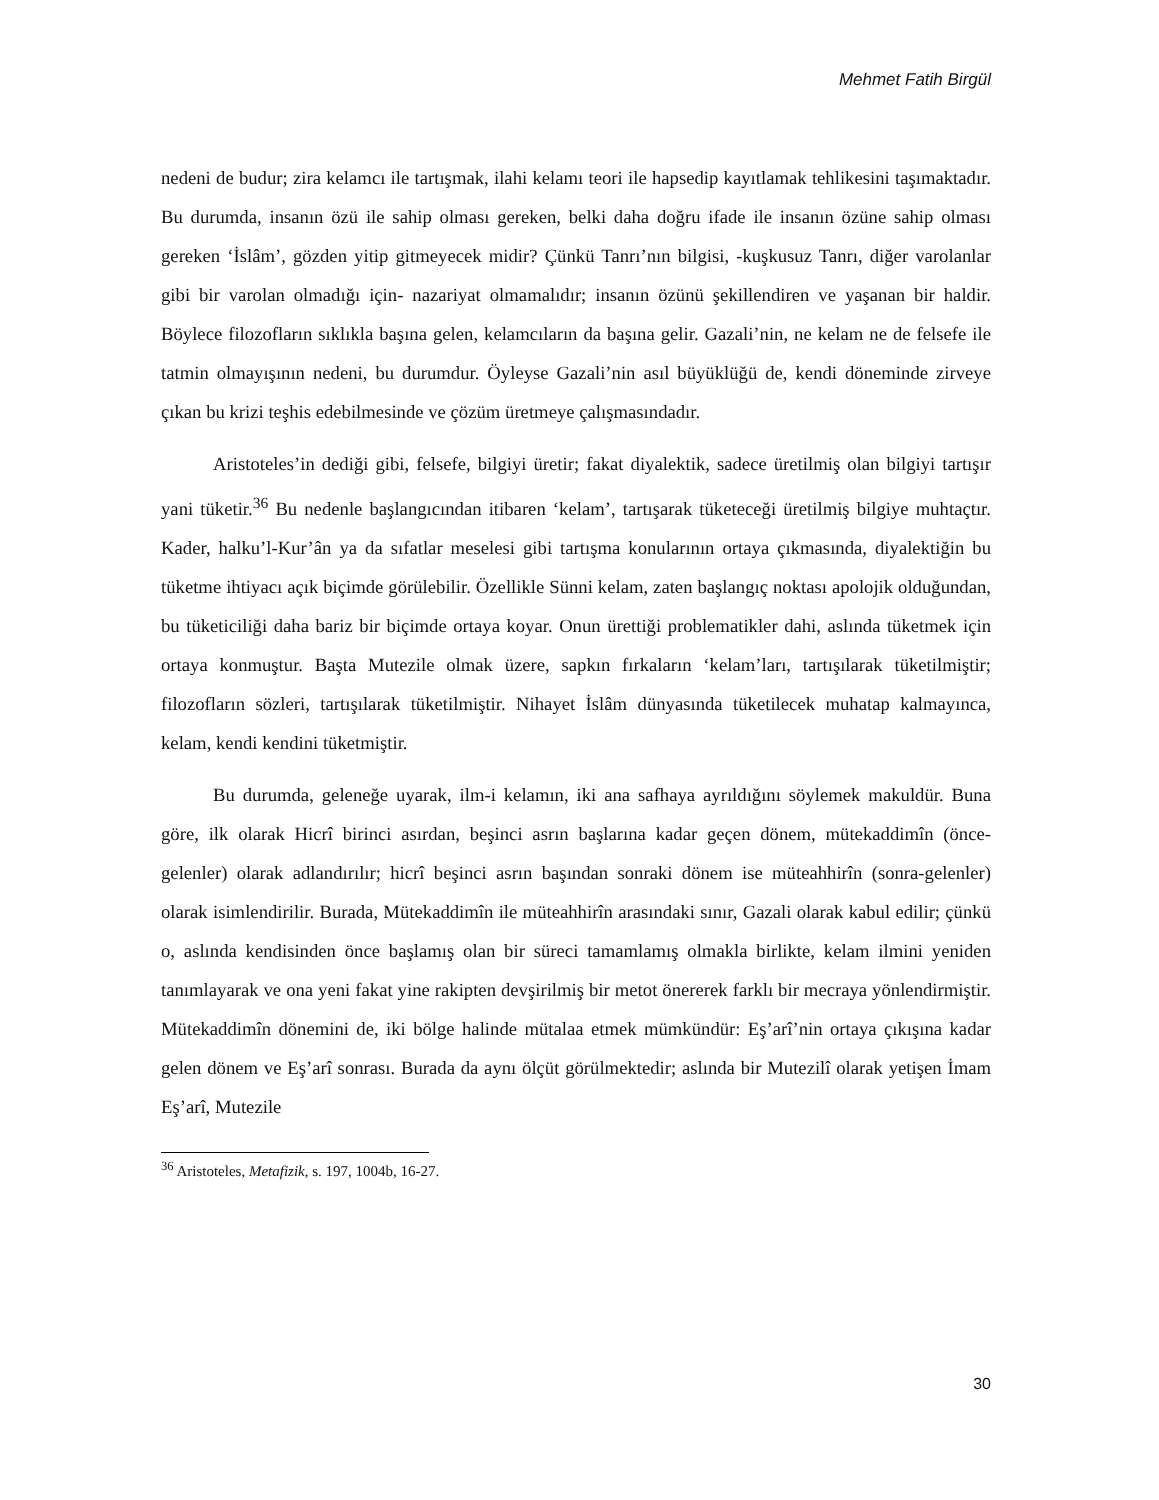Mehmet Fatih Birgül
nedeni de budur; zira kelamcı ile tartışmak, ilahi kelamı teori ile hapsedip kayıtlamak tehlikesini taşımaktadır. Bu durumda, insanın özü ile sahip olması gereken, belki daha doğru ifade ile insanın özüne sahip olması gereken ‘İslâm’, gözden yitip gitmeyecek midir? Çünkü Tanrı’nın bilgisi, -kuşkusuz Tanrı, diğer varolanlar gibi bir varolan olmadığı için- nazariyat olmamalıdır; insanın özünü şekillendiren ve yaşanan bir haldir. Böylece filozofların sıklıkla başına gelen, kelamcıların da başına gelir. Gazali’nin, ne kelam ne de felsefe ile tatmin olmayışının nedeni, bu durumdur. Öyleyse Gazali’nin asıl büyüklüğü de, kendi döneminde zirveye çıkan bu krizi teşhis edebilmesinde ve çözüm üretmeye çalışmasındadır.
Aristoteles’in dediği gibi, felsefe, bilgiyi üretir; fakat diyalektik, sadece üretilmiş olan bilgiyi tartışır yani tüketir.<sup>36</sup> Bu nedenle başlangıcından itibaren ‘kelam’, tartışarak tüketeceği üretilmiş bilgiye muhtaçtır. Kader, halku’l-Kur’ân ya da sıfatlar meselesi gibi tartışma konularının ortaya çıkmasında, diyalektiğin bu tüketme ihtiyacı açık biçimde görülebilir. Özellikle Sünni kelam, zaten başlangıç noktası apolojik olduğundan, bu tüketiciliği daha bariz bir biçimde ortaya koyar. Onun ürettiği problematikler dahi, aslında tüketmek için ortaya konmuştur. Başta Mutezile olmak üzere, sapkın fırkaların ‘kelam’ları, tartışılarak tüketilmiştir; filozofların sözleri, tartışılarak tüketilmiştir. Nihayet İslâm dünyasında tüketilecek muhatap kalmayınca, kelam, kendi kendini tüketmiştir.
Bu durumda, geleneğe uyarak, ilm-i kelamın, iki ana safhaya ayrıldığını söylemek makuldür. Buna göre, ilk olarak Hicrî birinci asırdan, beşinci asrın başlarına kadar geçen dönem, mütekaddimîn (önce-gelenler) olarak adlandırılır; hicrî beşinci asrın başından sonraki dönem ise müteahhirîn (sonra-gelenler) olarak isimlendirilir. Burada, Mütekaddimîn ile müteahhirîn arasındaki sınır, Gazali olarak kabul edilir; çünkü o, aslında kendisinden önce başlamış olan bir süreci tamamlamış olmakla birlikte, kelam ilmini yeniden tanımlayarak ve ona yeni fakat yine rakipten devşirilmiş bir metot önererek farklı bir mecraya yönlendirmiştir. Mütekaddimîn dönemini de, iki bölge halinde mütalaa etmek mümkündür: Eş’arî’nin ortaya çıkışına kadar gelen dönem ve Eş’arî sonrası. Burada da aynı ölçüt görülmektedir; aslında bir Mutezilî olarak yetişen İmam Eş’arî, Mutezile
<sup>36</sup> Aristoteles, Metafizik, s. 197, 1004b, 16-27.
30